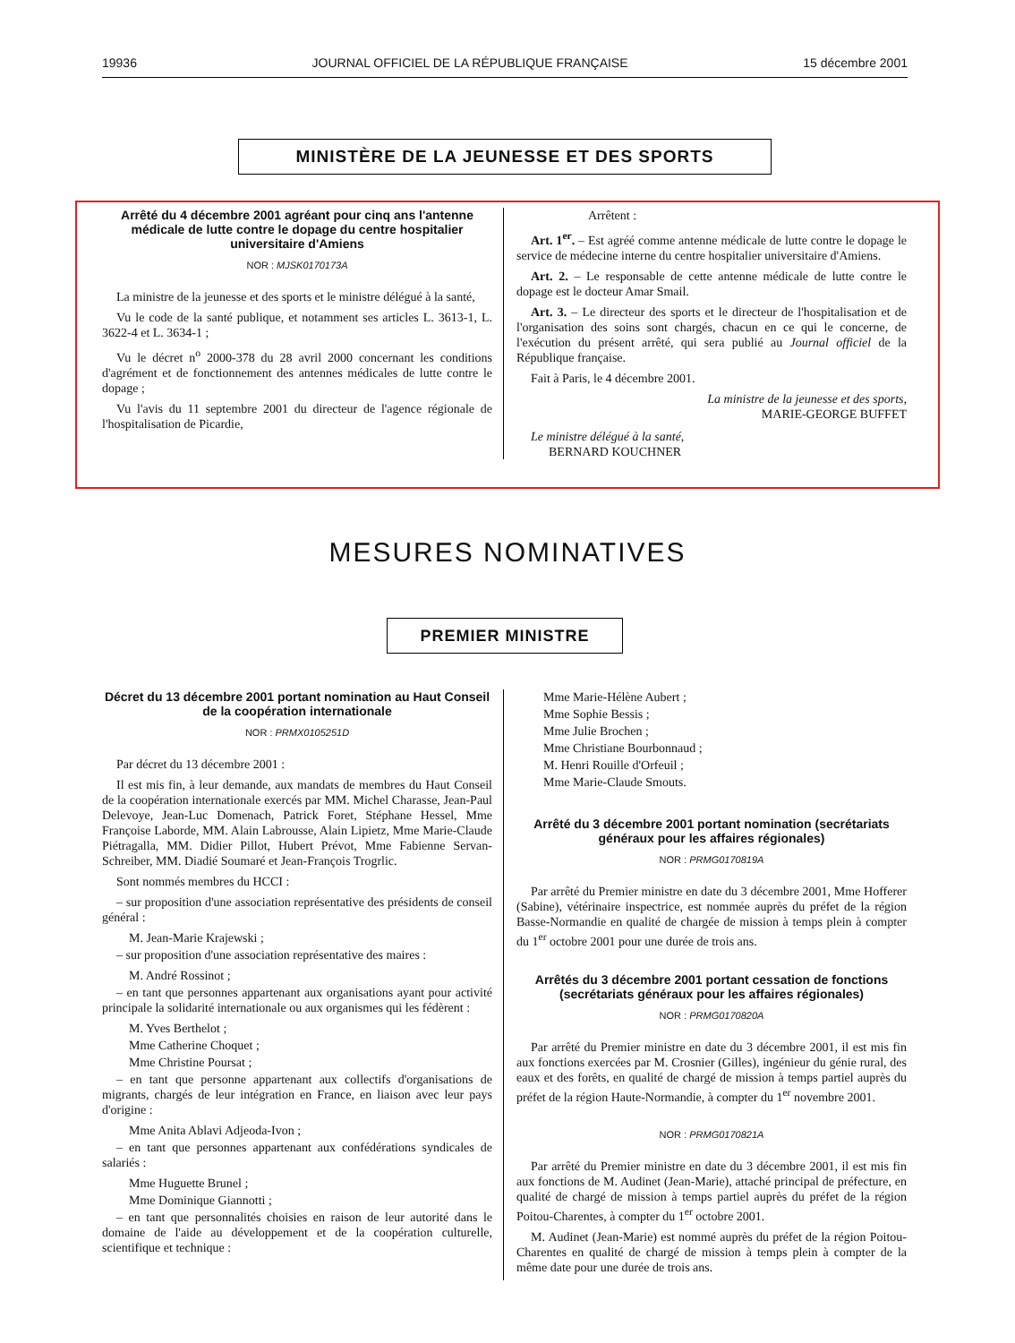19936 JOURNAL OFFICIEL DE LA RÉPUBLIQUE FRANÇAISE 15 décembre 2001
MINISTÈRE DE LA JEUNESSE ET DES SPORTS
Arrêté du 4 décembre 2001 agréant pour cinq ans l'antenne médicale de lutte contre le dopage du centre hospitalier universitaire d'Amiens
NOR : MJSK0170173A
La ministre de la jeunesse et des sports et le ministre délégué à la santé,
Vu le code de la santé publique, et notamment ses articles L. 3613-1, L. 3622-4 et L. 3634-1 ;
Vu le décret n<sup>o</sup> 2000-378 du 28 avril 2000 concernant les conditions d'agrément et de fonctionnement des antennes médicales de lutte contre le dopage ;
Vu l'avis du 11 septembre 2001 du directeur de l'agence régionale de l'hospitalisation de Picardie,
Arrêtent :
Art. 1<sup>er</sup>. – Est agréé comme antenne médicale de lutte contre le dopage le service de médecine interne du centre hospitalier universitaire d'Amiens.
Art. 2. – Le responsable de cette antenne médicale de lutte contre le dopage est le docteur Amar Smail.
Art. 3. – Le directeur des sports et le directeur de l'hospitalisation et de l'organisation des soins sont chargés, chacun en ce qui le concerne, de l'exécution du présent arrêté, qui sera publié au Journal officiel de la République française.
Fait à Paris, le 4 décembre 2001.
La ministre de la jeunesse et des sports,
MARIE-GEORGE BUFFET
Le ministre délégué à la santé,
BERNARD KOUCHNER
MESURES NOMINATIVES
PREMIER MINISTRE
Décret du 13 décembre 2001 portant nomination au Haut Conseil de la coopération internationale
NOR : PRMX0105251D
Par décret du 13 décembre 2001 :
Il est mis fin, à leur demande, aux mandats de membres du Haut Conseil de la coopération internationale exercés par MM. Michel Charasse, Jean-Paul Delevoye, Jean-Luc Domenach, Patrick Foret, Stéphane Hessel, Mme Françoise Laborde, MM. Alain Labrousse, Alain Lipietz, Mme Marie-Claude Piétragalla, MM. Didier Pillot, Hubert Prévot, Mme Fabienne Servan-Schreiber, MM. Diadié Soumaré et Jean-François Trogrlic.
Sont nommés membres du HCCI :
– sur proposition d'une association représentative des présidents de conseil général :
M. Jean-Marie Krajewski ;
– sur proposition d'une association représentative des maires :
M. André Rossinot ;
– en tant que personnes appartenant aux organisations ayant pour activité principale la solidarité internationale ou aux organismes qui les fédèrent :
M. Yves Berthelot ;
Mme Catherine Choquet ;
Mme Christine Poursat ;
– en tant que personne appartenant aux collectifs d'organisations de migrants, chargés de leur intégration en France, en liaison avec leur pays d'origine :
Mme Anita Ablavi Adjeoda-Ivon ;
– en tant que personnes appartenant aux confédérations syndicales de salariés :
Mme Huguette Brunel ;
Mme Dominique Giannotti ;
– en tant que personnalités choisies en raison de leur autorité dans le domaine de l'aide au développement et de la coopération culturelle, scientifique et technique :
Mme Marie-Hélène Aubert ;
Mme Sophie Bessis ;
Mme Julie Brochen ;
Mme Christiane Bourbonnaud ;
M. Henri Rouille d'Orfeuil ;
Mme Marie-Claude Smouts.
Arrêté du 3 décembre 2001 portant nomination (secrétariats généraux pour les affaires régionales)
NOR : PRMG0170819A
Par arrêté du Premier ministre en date du 3 décembre 2001, Mme Hofferer (Sabine), vétérinaire inspectrice, est nommée auprès du préfet de la région Basse-Normandie en qualité de chargée de mission à temps plein à compter du 1<sup>er</sup> octobre 2001 pour une durée de trois ans.
Arrêtés du 3 décembre 2001 portant cessation de fonctions (secrétariats généraux pour les affaires régionales)
NOR : PRMG0170820A
Par arrêté du Premier ministre en date du 3 décembre 2001, il est mis fin aux fonctions exercées par M. Crosnier (Gilles), ingénieur du génie rural, des eaux et des forêts, en qualité de chargé de mission à temps partiel auprès du préfet de la région Haute-Normandie, à compter du 1<sup>er</sup> novembre 2001.
NOR : PRMG0170821A
Par arrêté du Premier ministre en date du 3 décembre 2001, il est mis fin aux fonctions de M. Audinet (Jean-Marie), attaché principal de préfecture, en qualité de chargé de mission à temps partiel auprès du préfet de la région Poitou-Charentes, à compter du 1<sup>er</sup> octobre 2001.
M. Audinet (Jean-Marie) est nommé auprès du préfet de la région Poitou-Charentes en qualité de chargé de mission à temps plein à compter de la même date pour une durée de trois ans.